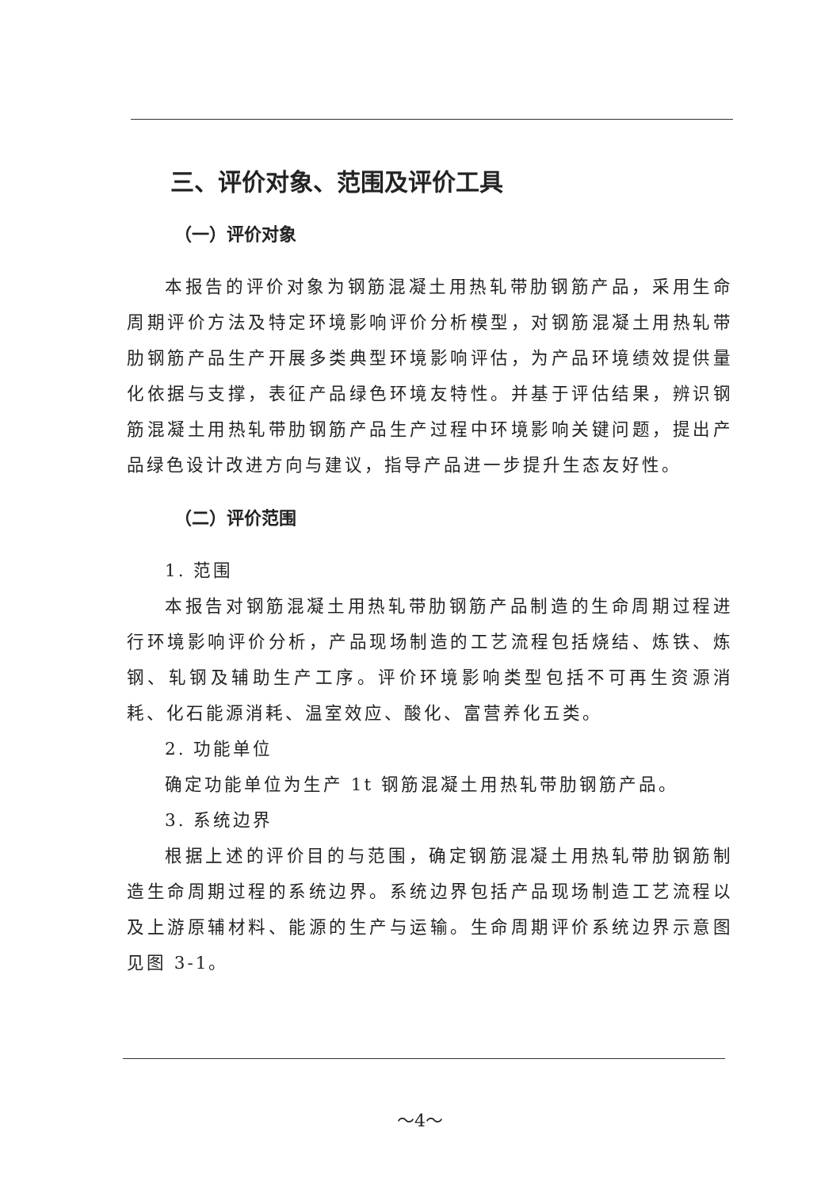三、评价对象、范围及评价工具
（一）评价对象
本报告的评价对象为钢筋混凝土用热轧带肋钢筋产品，采用生命周期评价方法及特定环境影响评价分析模型，对钢筋混凝土用热轧带肋钢筋产品生产开展多类典型环境影响评估，为产品环境绩效提供量化依据与支撑，表征产品绿色环境友特性。并基于评估结果，辨识钢筋混凝土用热轧带肋钢筋产品生产过程中环境影响关键问题，提出产品绿色设计改进方向与建议，指导产品进一步提升生态友好性。
（二）评价范围
1. 范围
本报告对钢筋混凝土用热轧带肋钢筋产品制造的生命周期过程进行环境影响评价分析，产品现场制造的工艺流程包括烧结、炼铁、炼钢、轧钢及辅助生产工序。评价环境影响类型包括不可再生资源消耗、化石能源消耗、温室效应、酸化、富营养化五类。
2. 功能单位
确定功能单位为生产 1t 钢筋混凝土用热轧带肋钢筋产品。
3. 系统边界
根据上述的评价目的与范围，确定钢筋混凝土用热轧带肋钢筋制造生命周期过程的系统边界。系统边界包括产品现场制造工艺流程以及上游原辅材料、能源的生产与运输。生命周期评价系统边界示意图见图 3-1。
～4～